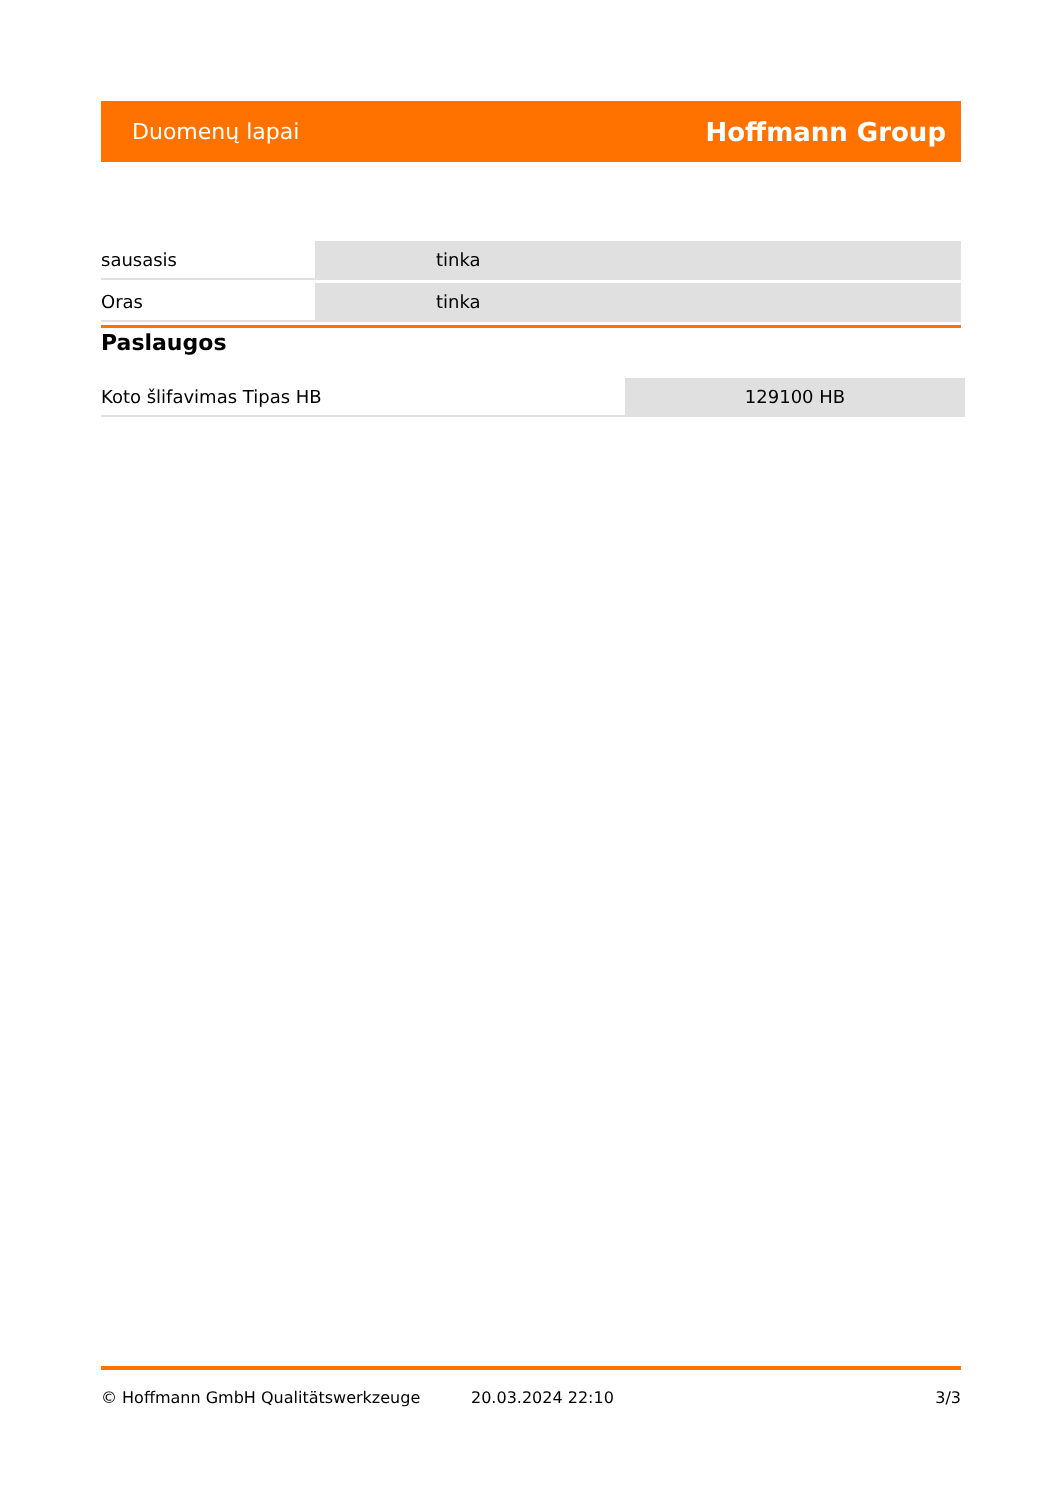Duomenų lapai Hoffmann Group
| sausasis | tinka |
| Oras | tinka |
Paslaugos
| Koto šlifavimas Tipas HB | 129100 HB |
© Hoffmann GmbH Qualitätswerkzeuge 20.03.2024 22:10 3/3